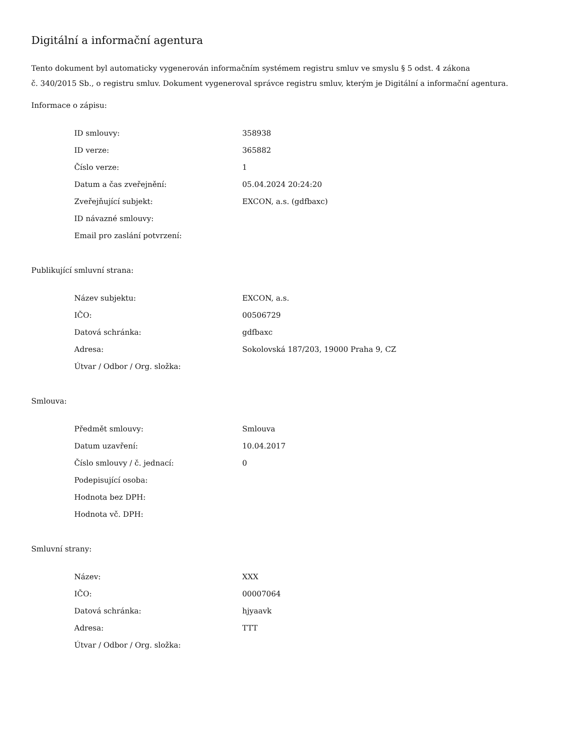Digitální a informační agentura
Tento dokument byl automaticky vygenerován informačním systémem registru smluv ve smyslu § 5 odst. 4 zákona
č. 340/2015 Sb., o registru smluv. Dokument vygeneroval správce registru smluv, kterým je Digitální a informační agentura.
Informace o zápisu:
| ID smlouvy: | 358938 |
| ID verze: | 365882 |
| Číslo verze: | 1 |
| Datum a čas zveřejnění: | 05.04.2024 20:24:20 |
| Zveřejňující subjekt: | EXCON, a.s. (gdfbaxc) |
| ID návazné smlouvy: | |
| Email pro zaslání potvrzení: | |
Publikující smluvní strana:
| Název subjektu: | EXCON, a.s. |
| IČO: | 00506729 |
| Datová schránka: | gdfbaxc |
| Adresa: | Sokolovská 187/203, 19000 Praha 9, CZ |
| Útvar / Odbor / Org. složka: | |
Smlouva:
| Předmět smlouvy: | Smlouva |
| Datum uzavření: | 10.04.2017 |
| Číslo smlouvy / č. jednací: | 0 |
| Podepisující osoba: | |
| Hodnota bez DPH: | |
| Hodnota vč. DPH: | |
Smluvní strany:
| Název: | XXX |
| IČO: | 00007064 |
| Datová schránka: | hjyaavk |
| Adresa: | TTT |
| Útvar / Odbor / Org. složka: | |